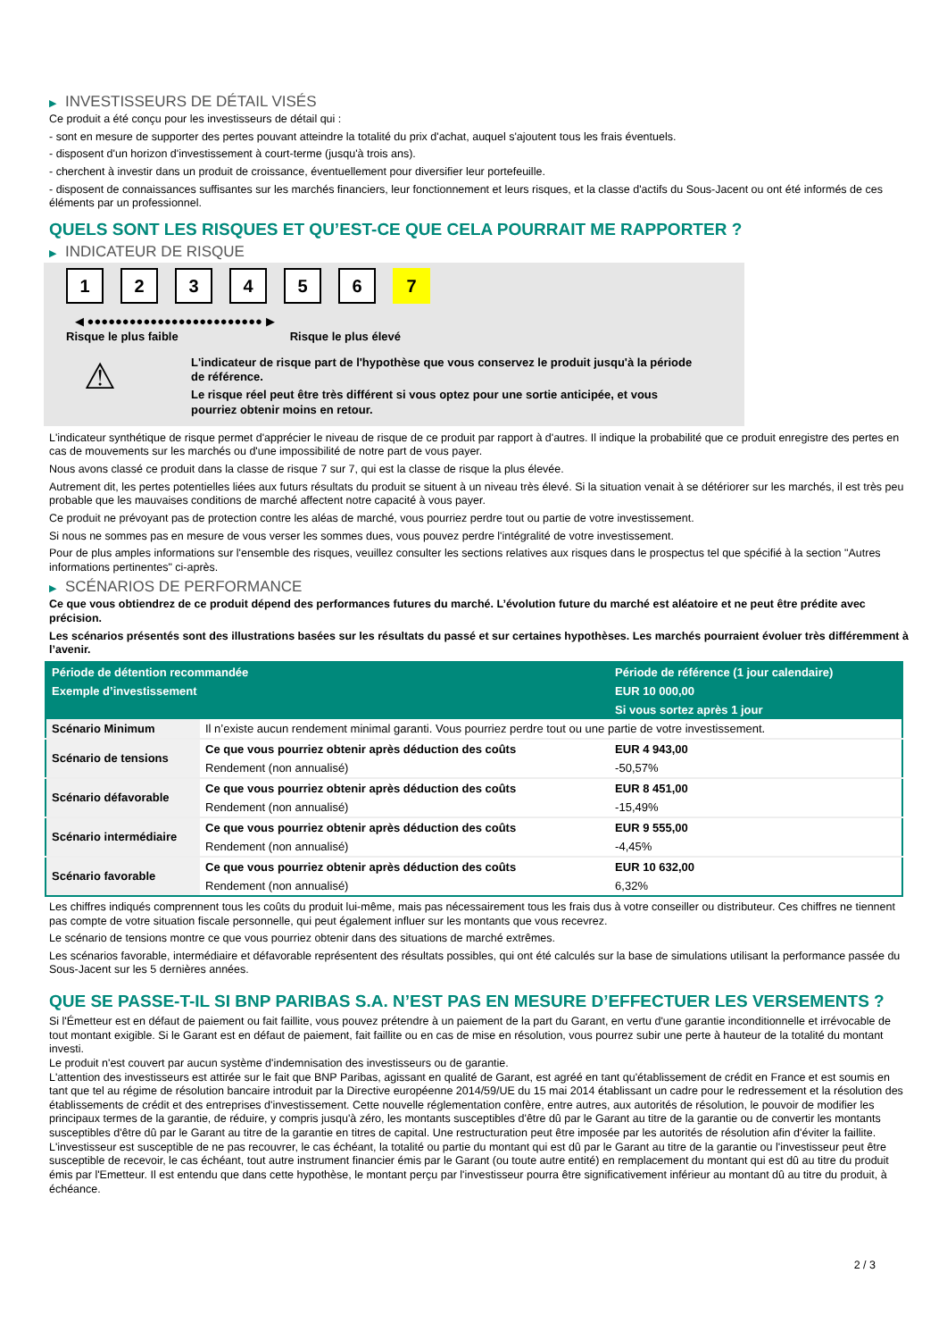▶ INVESTISSEURS DE DÉTAIL VISÉS
Ce produit a été conçu pour les investisseurs de détail qui :
- sont en mesure de supporter des pertes pouvant atteindre la totalité du prix d'achat, auquel s'ajoutent tous les frais éventuels.
- disposent d'un horizon d'investissement à court-terme (jusqu'à trois ans).
- cherchent à investir dans un produit de croissance, éventuellement pour diversifier leur portefeuille.
- disposent de connaissances suffisantes sur les marchés financiers, leur fonctionnement et leurs risques, et la classe d'actifs du Sous-Jacent ou ont été informés de ces éléments par un professionnel.
QUELS SONT LES RISQUES ET QU’EST-CE QUE CELA POURRAIT ME RAPPORTER ?
▶ INDICATEUR DE RISQUE
1234567
◀ ●●●●●●●●●●●●●●●●●●●●●●●●● ▶
Risque le plus faible Risque le plus élevé
⚠
L'indicateur de risque part de l'hypothèse que vous conservez le produit jusqu'à la période de référence.
Le risque réel peut être très différent si vous optez pour une sortie anticipée, et vous pourriez obtenir moins en retour.
L'indicateur synthétique de risque permet d'apprécier le niveau de risque de ce produit par rapport à d'autres. Il indique la probabilité que ce produit enregistre des pertes en cas de mouvements sur les marchés ou d'une impossibilité de notre part de vous payer.
Nous avons classé ce produit dans la classe de risque 7 sur 7, qui est la classe de risque la plus élevée.
Autrement dit, les pertes potentielles liées aux futurs résultats du produit se situent à un niveau très élevé. Si la situation venait à se détériorer sur les marchés, il est très peu probable que les mauvaises conditions de marché affectent notre capacité à vous payer.
Ce produit ne prévoyant pas de protection contre les aléas de marché, vous pourriez perdre tout ou partie de votre investissement.
Si nous ne sommes pas en mesure de vous verser les sommes dues, vous pouvez perdre l'intégralité de votre investissement.
Pour de plus amples informations sur l'ensemble des risques, veuillez consulter les sections relatives aux risques dans le prospectus tel que spécifié à la section "Autres informations pertinentes" ci-après.
▶ SCÉNARIOS DE PERFORMANCE
Ce que vous obtiendrez de ce produit dépend des performances futures du marché. L’évolution future du marché est aléatoire et ne peut être prédite avec précision.
Les scénarios présentés sont des illustrations basées sur les résultats du passé et sur certaines hypothèses. Les marchés pourraient évoluer très différemment à l’avenir.
| Période de détention recommandée | | Période de référence (1 jour calendaire) |
| Exemple d’investissement | | EUR 10 000,00 |
| | | Si vous sortez après 1 jour |
| Scénario Minimum | Il n’existe aucun rendement minimal garanti. Vous pourriez perdre tout ou une partie de votre investissement. | |
| Scénario de tensions | Ce que vous pourriez obtenir après déduction des coûts | EUR 4 943,00 |
| | Rendement (non annualisé) | -50,57% |
| Scénario défavorable | Ce que vous pourriez obtenir après déduction des coûts | EUR 8 451,00 |
| | Rendement (non annualisé) | -15,49% |
| Scénario intermédiaire | Ce que vous pourriez obtenir après déduction des coûts | EUR 9 555,00 |
| | Rendement (non annualisé) | -4,45% |
| Scénario favorable | Ce que vous pourriez obtenir après déduction des coûts | EUR 10 632,00 |
| | Rendement (non annualisé) | 6,32% |
Les chiffres indiqués comprennent tous les coûts du produit lui-même, mais pas nécessairement tous les frais dus à votre conseiller ou distributeur. Ces chiffres ne tiennent pas compte de votre situation fiscale personnelle, qui peut également influer sur les montants que vous recevrez.
Le scénario de tensions montre ce que vous pourriez obtenir dans des situations de marché extrêmes.
Les scénarios favorable, intermédiaire et défavorable représentent des résultats possibles, qui ont été calculés sur la base de simulations utilisant la performance passée du Sous-Jacent sur les 5 dernières années.
QUE SE PASSE-T-IL SI BNP PARIBAS S.A. N’EST PAS EN MESURE D’EFFECTUER LES VERSEMENTS ?
Si l'Émetteur est en défaut de paiement ou fait faillite, vous pouvez prétendre à un paiement de la part du Garant, en vertu d'une garantie inconditionnelle et irrévocable de tout montant exigible. Si le Garant est en défaut de paiement, fait faillite ou en cas de mise en résolution, vous pourrez subir une perte à hauteur de la totalité du montant investi.
Le produit n'est couvert par aucun système d'indemnisation des investisseurs ou de garantie.
L'attention des investisseurs est attirée sur le fait que BNP Paribas, agissant en qualité de Garant, est agréé en tant qu'établissement de crédit en France et est soumis en tant que tel au régime de résolution bancaire introduit par la Directive européenne 2014/59/UE du 15 mai 2014 établissant un cadre pour le redressement et la résolution des établissements de crédit et des entreprises d'investissement. Cette nouvelle réglementation confère, entre autres, aux autorités de résolution, le pouvoir de modifier les principaux termes de la garantie, de réduire, y compris jusqu'à zéro, les montants susceptibles d'être dû par le Garant au titre de la garantie ou de convertir les montants susceptibles d'être dû par le Garant au titre de la garantie en titres de capital. Une restructuration peut être imposée par les autorités de résolution afin d'éviter la faillite. L'investisseur est susceptible de ne pas recouvrer, le cas échéant, la totalité ou partie du montant qui est dû par le Garant au titre de la garantie ou l'investisseur peut être susceptible de recevoir, le cas échéant, tout autre instrument financier émis par le Garant (ou toute autre entité) en remplacement du montant qui est dû au titre du produit émis par l'Emetteur. Il est entendu que dans cette hypothèse, le montant perçu par l'investisseur pourra être significativement inférieur au montant dû au titre du produit, à échéance.
2 / 3